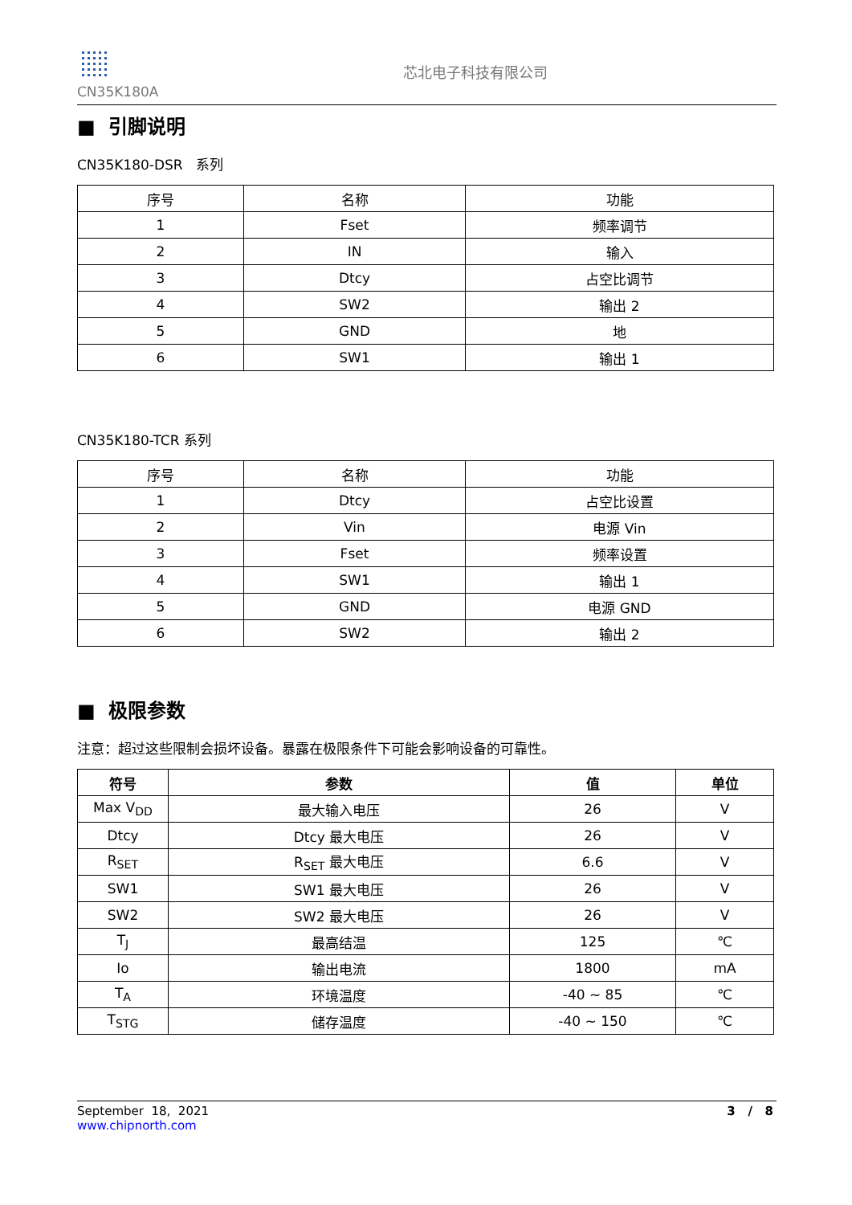CN35K180A
芯北电子科技有限公司
■ 引脚说明
CN35K180-DSR 系列
| 序号 | 名称 | 功能 |
| --- | --- | --- |
| 1 | Fset | 频率调节 |
| 2 | IN | 输入 |
| 3 | Dtcy | 占空比调节 |
| 4 | SW2 | 输出 2 |
| 5 | GND | 地 |
| 6 | SW1 | 输出 1 |
CN35K180-TCR 系列
| 序号 | 名称 | 功能 |
| --- | --- | --- |
| 1 | Dtcy | 占空比设置 |
| 2 | Vin | 电源 Vin |
| 3 | Fset | 频率设置 |
| 4 | SW1 | 输出 1 |
| 5 | GND | 电源 GND |
| 6 | SW2 | 输出 2 |
■ 极限参数
注意：超过这些限制会损坏设备。暴露在极限条件下可能会影响设备的可靠性。
| 符号 | 参数 | 值 | 单位 |
| --- | --- | --- | --- |
| Max V<sub>DD</sub> | 最大输入电压 | 26 | V |
| Dtcy | Dtcy 最大电压 | 26 | V |
| R<sub>SET</sub> | R<sub>SET</sub> 最大电压 | 6.6 | V |
| SW1 | SW1 最大电压 | 26 | V |
| SW2 | SW2 最大电压 | 26 | V |
| T<sub>J</sub> | 最高结温 | 125 | ℃ |
| Io | 输出电流 | 1800 | mA |
| T<sub>A</sub> | 环境温度 | -40 ~ 85 | ℃ |
| T<sub>STG</sub> | 储存温度 | -40 ~ 150 | ℃ |
September 18, 2021
www.chipnorth.com
3 / 8